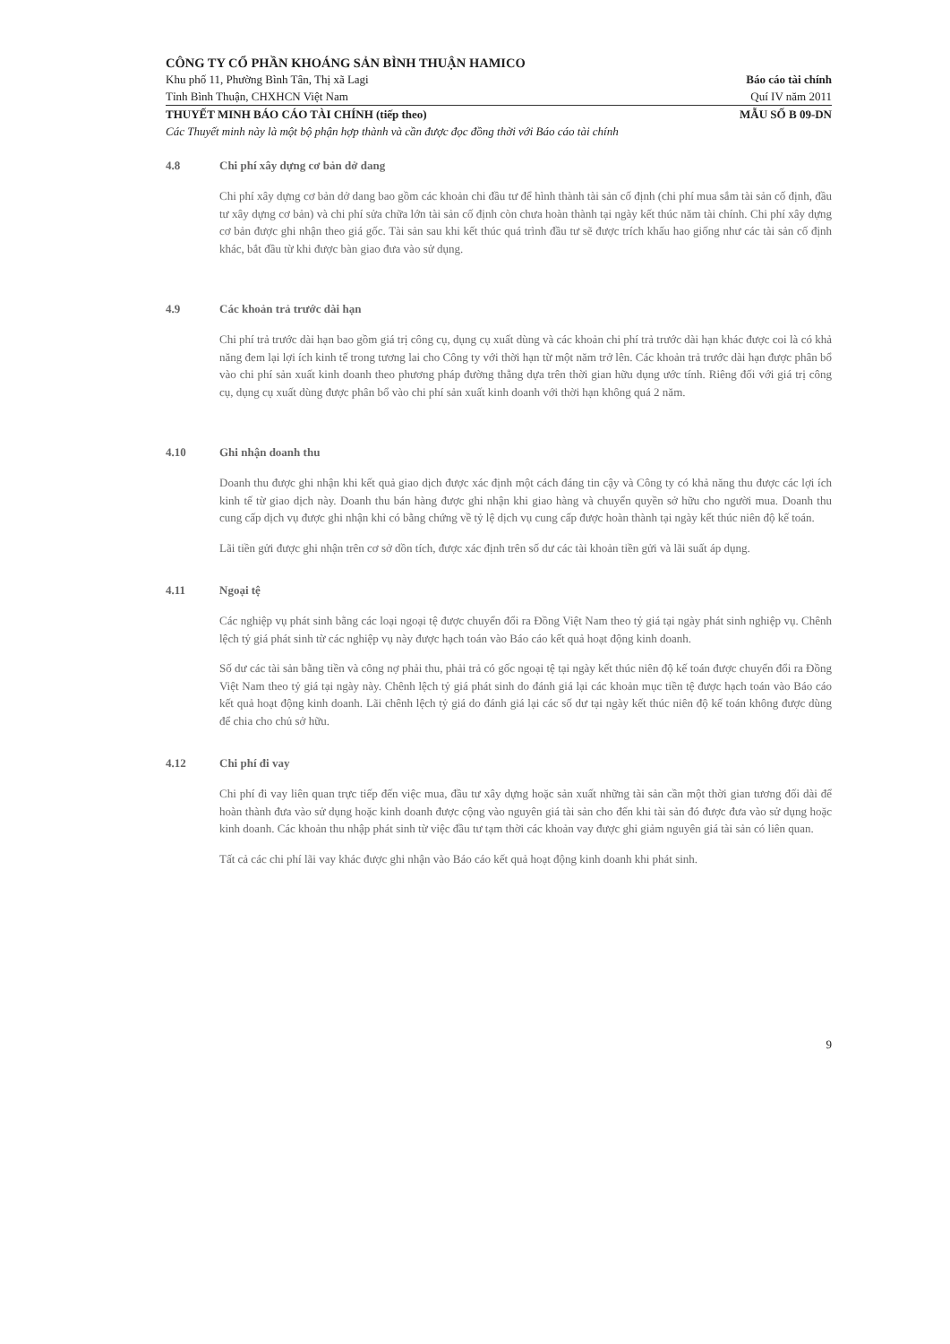CÔNG TY CỔ PHẦN KHOÁNG SẢN BÌNH THUẬN HAMICO
Khu phố 11, Phường Bình Tân, Thị xã Lagi
Báo cáo tài chính
Tỉnh Bình Thuận, CHXHCN Việt Nam
Quí IV năm 2011
THUYẾT MINH BÁO CÁO TÀI CHÍNH (tiếp theo) MẪU SỐ B 09-DN
Các Thuyết minh này là một bộ phận hợp thành và cần được đọc đồng thời với Báo cáo tài chính
4.8 Chi phí xây dựng cơ bản dở dang
Chi phí xây dựng cơ bản dở dang bao gồm các khoản chi đầu tư để hình thành tài sản cố định (chi phí mua sắm tài sản cố định, đầu tư xây dựng cơ bản) và chi phí sửa chữa lớn tài sản cố định còn chưa hoàn thành tại ngày kết thúc năm tài chính. Chi phí xây dựng cơ bản được ghi nhận theo giá gốc. Tài sản sau khi kết thúc quá trình đầu tư sẽ được trích khấu hao giống như các tài sản cố định khác, bắt đầu từ khi được bàn giao đưa vào sử dụng.
4.9 Các khoản trả trước dài hạn
Chi phí trả trước dài hạn bao gồm giá trị công cụ, dụng cụ xuất dùng và các khoản chi phí trả trước dài hạn khác được coi là có khả năng đem lại lợi ích kinh tế trong tương lai cho Công ty với thời hạn từ một năm trở lên. Các khoản trả trước dài hạn được phân bổ vào chi phí sản xuất kinh doanh theo phương pháp đường thẳng dựa trên thời gian hữu dụng ước tính. Riêng đối với giá trị công cụ, dụng cụ xuất dùng được phân bổ vào chi phí sản xuất kinh doanh với thời hạn không quá 2 năm.
4.10 Ghi nhận doanh thu
Doanh thu được ghi nhận khi kết quả giao dịch được xác định một cách đáng tin cậy và Công ty có khả năng thu được các lợi ích kinh tế từ giao dịch này. Doanh thu bán hàng được ghi nhận khi giao hàng và chuyển quyền sở hữu cho người mua. Doanh thu cung cấp dịch vụ được ghi nhận khi có bằng chứng về tỷ lệ dịch vụ cung cấp được hoàn thành tại ngày kết thúc niên độ kế toán.
Lãi tiền gửi được ghi nhận trên cơ sở dồn tích, được xác định trên số dư các tài khoản tiền gửi và lãi suất áp dụng.
4.11 Ngoại tệ
Các nghiệp vụ phát sinh bằng các loại ngoại tệ được chuyển đổi ra Đồng Việt Nam theo tỷ giá tại ngày phát sinh nghiệp vụ. Chênh lệch tỷ giá phát sinh từ các nghiệp vụ này được hạch toán vào Báo cáo kết quả hoạt động kinh doanh.
Số dư các tài sản bằng tiền và công nợ phải thu, phải trả có gốc ngoại tệ tại ngày kết thúc niên độ kế toán được chuyển đổi ra Đồng Việt Nam theo tỷ giá tại ngày này. Chênh lệch tỷ giá phát sinh do đánh giá lại các khoản mục tiền tệ được hạch toán vào Báo cáo kết quả hoạt động kinh doanh. Lãi chênh lệch tỷ giá do đánh giá lại các số dư tại ngày kết thúc niên độ kế toán không được dùng để chia cho chủ sở hữu.
4.12 Chi phí đi vay
Chi phí đi vay liên quan trực tiếp đến việc mua, đầu tư xây dựng hoặc sản xuất những tài sản cần một thời gian tương đối dài để hoàn thành đưa vào sử dụng hoặc kinh doanh được cộng vào nguyên giá tài sản cho đến khi tài sản đó được đưa vào sử dụng hoặc kinh doanh. Các khoản thu nhập phát sinh từ việc đầu tư tạm thời các khoản vay được ghi giảm nguyên giá tài sản có liên quan.
Tất cả các chi phí lãi vay khác được ghi nhận vào Báo cáo kết quả hoạt động kinh doanh khi phát sinh.
9